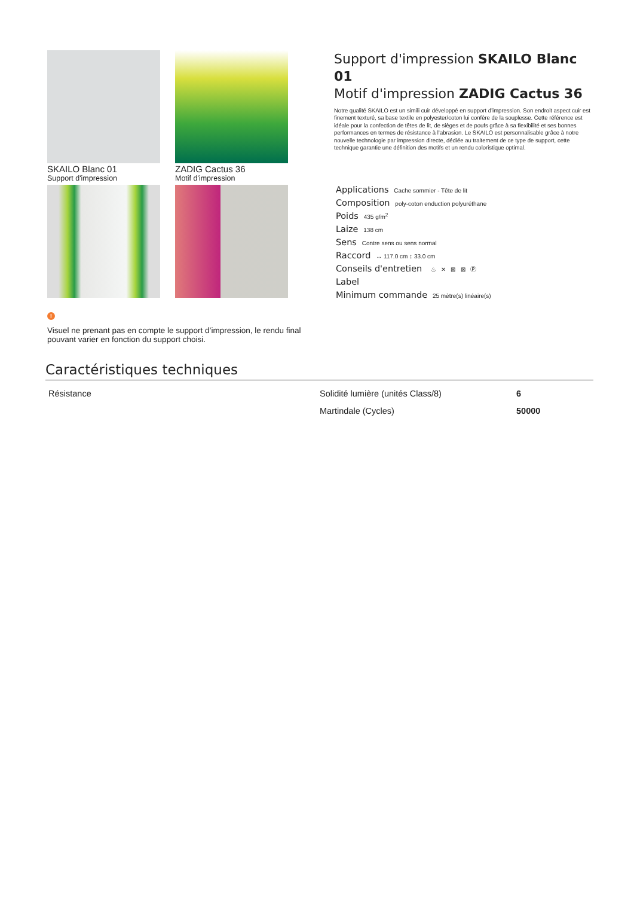SKAILO Blanc 01
Support d'impression
ZADIG Cactus 36
Motif d'impression
!
Visuel ne prenant pas en compte le support d’impression, le rendu final pouvant varier en fonction du support choisi.
Support d'impression SKAILO Blanc 01
Motif d'impression ZADIG Cactus 36
Notre qualité SKAILO est un simili cuir développé en support d’impression. Son endroit aspect cuir est finement texturé, sa base textile en polyester/coton lui confère de la souplesse. Cette référence est idéale pour la confection de têtes de lit, de sièges et de poufs grâce à sa flexibilité et ses bonnes performances en termes de résistance à l’abrasion. Le SKAILO est personnalisable grâce à notre nouvelle technologie par impression directe, dédiée au traitement de ce type de support, cette technique garantie une définition des motifs et un rendu coloristique optimal.
Applications Cache sommier - Tête de lit
Composition poly-coton enduction polyuréthane
Poids 435 g/m<sup>2</sup>
Laize 138 cm
Sens Contre sens ou sens normal
Raccord ↔ 117.0 cm ↕ 33.0 cm
Conseils d'entretien ♨ ✕ ⊠ ⊠ Ⓟ
Label
Minimum commande 25 mètre(s) linéaire(s)
Caractéristiques techniques
| Résistance | Solidité lumière (unités Class/8) | 6 |
| | Martindale (Cycles) | 50000 |